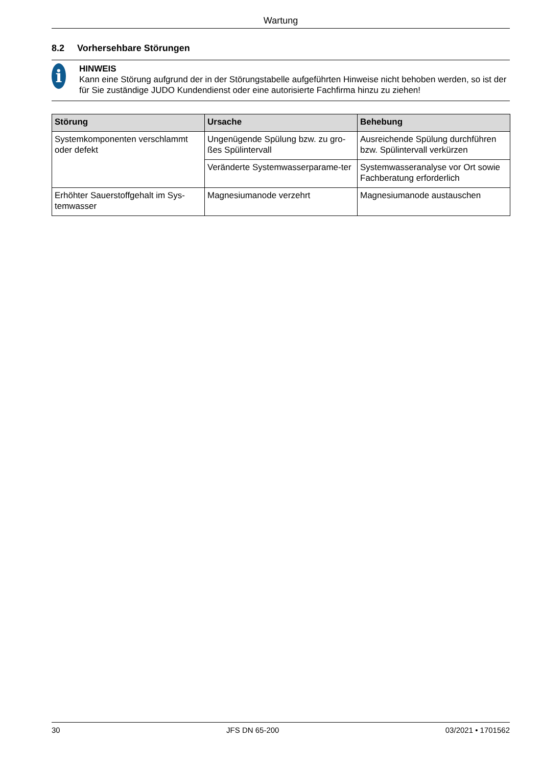Wartung
8.2 Vorhersehbare Störungen
i
HINWEIS
Kann eine Störung aufgrund der in der Störungstabelle aufgeführten Hinweise nicht behoben werden, so ist der für Sie zuständige JUDO Kundendienst oder eine autorisierte Fachfirma hinzu zu ziehen!
| Störung | Ursache | Behebung |
| --- | --- | --- |
| Systemkomponenten verschlammt oder defekt | Ungenügende Spülung bzw. zu gro-ßes Spülintervall | Ausreichende Spülung durchführen bzw. Spülintervall verkürzen |
| | Veränderte Systemwasserparame-ter | Systemwasseranalyse vor Ort sowie Fachberatung erforderlich |
| Erhöhter Sauerstoffgehalt im Sys-temwasser | Magnesiumanode verzehrt | Magnesiumanode austauschen |
30 JFS DN 65-200 03/2021 • 1701562